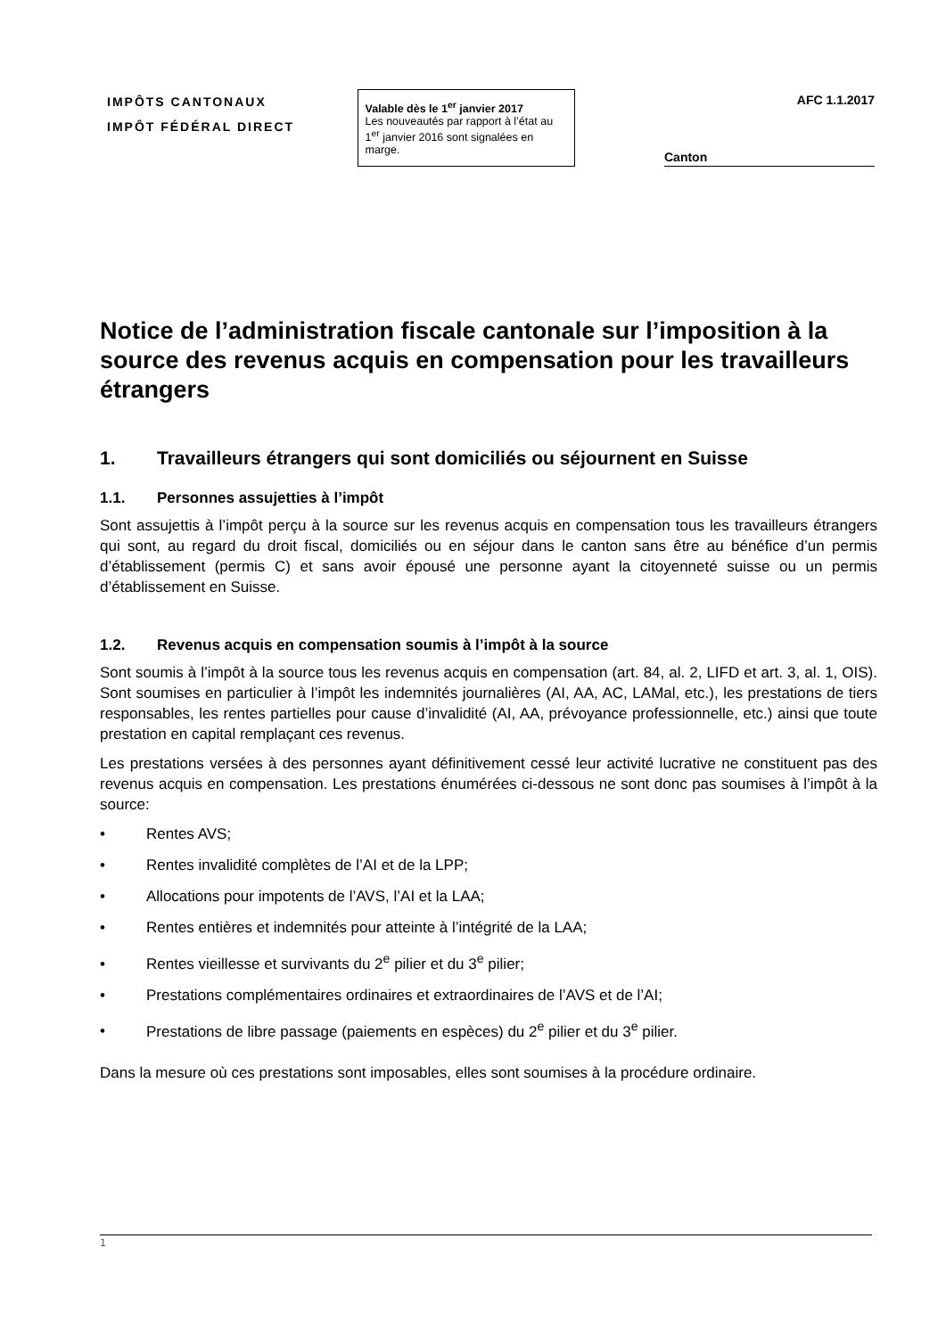IMPÔTS CANTONAUX
IMPÔT FÉDÉRAL DIRECT
Valable dès le 1<sup>er</sup> janvier 2017
Les nouveautés par rapport à l’état au 1<sup>er</sup> janvier 2016 sont signalées en marge.
AFC 1.1.2017
Canton
Notice de l’administration fiscale cantonale sur l’imposition à la source des revenus acquis en compensation pour les travailleurs étrangers
1. Travailleurs étrangers qui sont domiciliés ou séjournent en Suisse
1.1. Personnes assujetties à l’impôt
Sont assujettis à l’impôt perçu à la source sur les revenus acquis en compensation tous les travailleurs étrangers qui sont, au regard du droit fiscal, domiciliés ou en séjour dans le canton sans être au bénéfice d’un permis d’établissement (permis C) et sans avoir épousé une personne ayant la citoyenneté suisse ou un permis d’établissement en Suisse.
1.2. Revenus acquis en compensation soumis à l’impôt à la source
Sont soumis à l’impôt à la source tous les revenus acquis en compensation (art. 84, al. 2, LIFD et art. 3, al. 1, OIS). Sont soumises en particulier à l’impôt les indemnités journalières (AI, AA, AC, LAMal, etc.), les prestations de tiers responsables, les rentes partielles pour cause d’invalidité (AI, AA, prévoyance professionnelle, etc.) ainsi que toute prestation en capital remplaçant ces revenus.
Les prestations versées à des personnes ayant définitivement cessé leur activité lucrative ne constituent pas des revenus acquis en compensation. Les prestations énumérées ci-dessous ne sont donc pas soumises à l’impôt à la source:
• Rentes AVS;
• Rentes invalidité complètes de l’AI et de la LPP;
• Allocations pour impotents de l’AVS, l’AI et la LAA;
• Rentes entières et indemnités pour atteinte à l’intégrité de la LAA;
• Rentes vieillesse et survivants du 2<sup>e</sup> pilier et du 3<sup>e</sup> pilier;
• Prestations complémentaires ordinaires et extraordinaires de l’AVS et de l’AI;
• Prestations de libre passage (paiements en espèces) du 2<sup>e</sup> pilier et du 3<sup>e</sup> pilier.
Dans la mesure où ces prestations sont imposables, elles sont soumises à la procédure ordinaire.
1